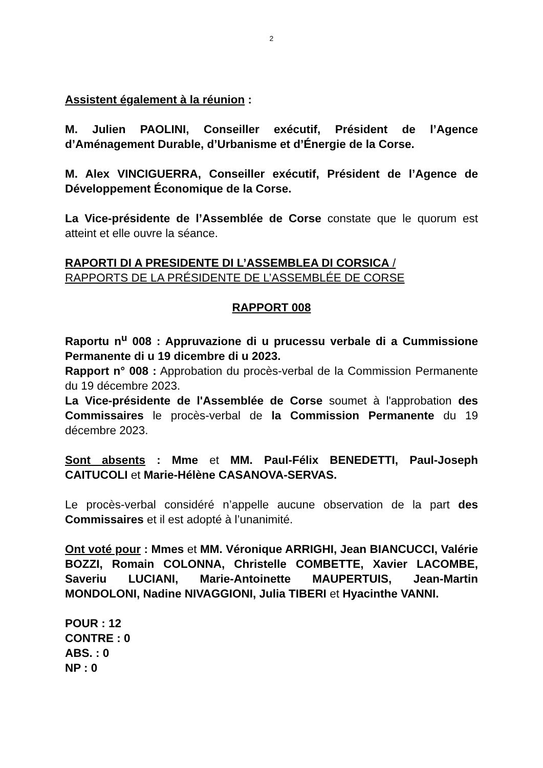2
Assistent également à la réunion :
M. Julien PAOLINI, Conseiller exécutif, Président de l’Agence d’Aménagement Durable, d’Urbanisme et d’Énergie de la Corse.
M. Alex VINCIGUERRA, Conseiller exécutif, Président de l’Agence de Développement Économique de la Corse.
La Vice-présidente de l’Assemblée de Corse constate que le quorum est atteint et elle ouvre la séance.
RAPORTI DI A PRESIDENTE DI L’ASSEMBLEA DI CORSICA /
RAPPORTS DE LA PRÉSIDENTE DE L’ASSEMBLÉE DE CORSE
RAPPORT 008
Raportu n<sup>u</sup> 008 : Appruvazione di u prucessu verbale di a Cummissione Permanente di u 19 dicembre di u 2023.
Rapport n° 008 : Approbation du procès-verbal de la Commission Permanente du 19 décembre 2023.
La Vice-présidente de l'Assemblée de Corse soumet à l'approbation des Commissaires le procès-verbal de la Commission Permanente du 19 décembre 2023.
Sont absents : Mme et MM. Paul-Félix BENEDETTI, Paul-Joseph CAITUCOLI et Marie-Hélène CASANOVA-SERVAS.
Le procès-verbal considéré n’appelle aucune observation de la part des Commissaires et il est adopté à l’unanimité.
Ont voté pour : Mmes et MM. Véronique ARRIGHI, Jean BIANCUCCI, Valérie BOZZI, Romain COLONNA, Christelle COMBETTE, Xavier LACOMBE, Saveriu LUCIANI, Marie-Antoinette MAUPERTUIS, Jean-Martin MONDOLONI, Nadine NIVAGGIONI, Julia TIBERI et Hyacinthe VANNI.
POUR : 12
CONTRE : 0
ABS. : 0
NP : 0